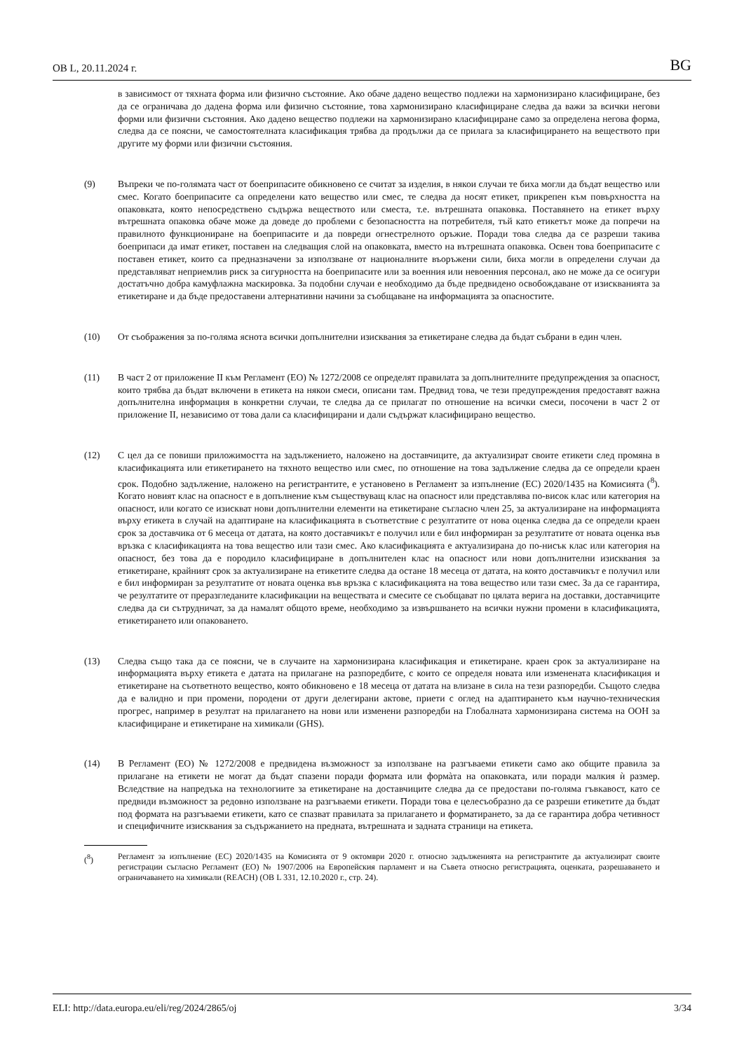OB L, 20.11.2024 г. BG
в зависимост от тяхната форма или физично състояние. Ако обаче дадено вещество подлежи на хармонизирано класифициране, без да се ограничава до дадена форма или физично състояние, това хармонизирано класифициране следва да важи за всички негови форми или физични състояния. Ако дадено вещество подлежи на хармонизирано класифициране само за определена негова форма, следва да се поясни, че самостоятелната класификация трябва да продължи да се прилага за класифицирането на веществото при другите му форми или физични състояния.
(9) Въпреки че по-голямата част от боеприпасите обикновено се считат за изделия, в някои случаи те биха могли да бъдат вещество или смес. Когато боеприпасите са определени като вещество или смес, те следва да носят етикет, прикрепен към повърхността на опаковката, която непосредствено съдържа веществото или сместа, т.е. вътрешната опаковка. Поставянето на етикет върху вътрешната опаковка обаче може да доведе до проблеми с безопасността на потребителя, тъй като етикетът може да попречи на правилното функциониране на боеприпасите и да повреди огнестрелното оръжие. Поради това следва да се разреши такива боеприпаси да имат етикет, поставен на следващия слой на опаковката, вместо на вътрешната опаковка. Освен това боеприпасите с поставен етикет, които са предназначени за използване от националните въоръжени сили, биха могли в определени случаи да представляват неприемлив риск за сигурността на боеприпасите или за военния или невоенния персонал, ако не може да се осигури достатъчно добра камуфлажна маскировка. За подобни случаи е необходимо да бъде предвидено освобождаване от изискванията за етикетиране и да бъде предоставени алтернативни начини за съобщаване на информацията за опасностите.
(10) От съображения за по-голяма яснота всички допълнителни изисквания за етикетиране следва да бъдат събрани в един член.
(11) В част 2 от приложение II към Регламент (ЕО) № 1272/2008 се определят правилата за допълнителните предупреждения за опасност, които трябва да бъдат включени в етикета на някои смеси, описани там. Предвид това, че тези предупреждения предоставят важна допълнителна информация в конкретни случаи, те следва да се прилагат по отношение на всички смеси, посочени в част 2 от приложение II, независимо от това дали са класифицирани и дали съдържат класифицирано вещество.
(12) С цел да се повиши приложимостта на задължението, наложено на доставчиците, да актуализират своите етикети след промяна в класификацията или етикетирането на тяхното вещество или смес, по отношение на това задължение следва да се определи краен срок. Подобно задължение, наложено на регистрантите, е установено в Регламент за изпълнение (ЕС) 2020/1435 на Комисията (<sup>8</sup>). Когато новият клас на опасност е в допълнение към съществуващ клас на опасност или представлява по-висок клас или категория на опасност, или когато се изискват нови допълнителни елементи на етикетиране съгласно член 25, за актуализиране на информацията върху етикета в случай на адаптиране на класификацията в съответствие с резултатите от нова оценка следва да се определи краен срок за доставчика от 6 месеца от датата, на която доставчикът е получил или е бил информиран за резултатите от новата оценка във връзка с класификацията на това вещество или тази смес. Ако класификацията е актуализирана до по-нисък клас или категория на опасност, без това да е породило класифициране в допълнителен клас на опасност или нови допълнителни изисквания за етикетиране, крайният срок за актуализиране на етикетите следва да остане 18 месеца от датата, на която доставчикът е получил или е бил информиран за резултатите от новата оценка във връзка с класификацията на това вещество или тази смес. За да се гарантира, че резултатите от преразгледаните класификации на веществата и смесите се съобщават по цялата верига на доставки, доставчиците следва да си сътрудничат, за да намалят общото време, необходимо за извършването на всички нужни промени в класификацията, етикетирането или опаковането.
(13) Следва също така да се поясни, че в случаите на хармонизирана класификация и етикетиране. краен срок за актуализиране на информацията върху етикета е датата на прилагане на разпоредбите, с които се определя новата или изменената класификация и етикетиране на съответното вещество, която обикновено е 18 месеца от датата на влизане в сила на тези разпоредби. Същото следва да е валидно и при промени, породени от други делегирани актове, приети с оглед на адаптирането към научно-техническия прогрес, например в резултат на прилагането на нови или изменени разпоредби на Глобалната хармонизирана система на ООН за класифициране и етикетиране на химикали (GHS).
(14) В Регламент (ЕО) № 1272/2008 е предвидена възможност за използване на разгъваеми етикети само ако общите правила за прилагане на етикети не могат да бъдат спазени поради формата или формàта на опаковката, или поради малкия ѝ размер. Вследствие на напредъка на технологиите за етикетиране на доставчиците следва да се предостави по-голяма гъвкавост, като се предвиди възможност за редовно използване на разгъваеми етикети. Поради това е целесъобразно да се разреши етикетите да бъдат под формата на разгъваеми етикети, като се спазват правилата за прилагането и форматирането, за да се гарантира добра четивност и специфичните изисквания за съдържанието на предната, вътрешната и задната страници на етикета.
(<sup>8</sup>) Регламент за изпълнение (ЕС) 2020/1435 на Комисията от 9 октомври 2020 г. относно задълженията на регистрантите да актуализират своите регистрации съгласно Регламент (ЕО) № 1907/2006 на Европейския парламент и на Съвета относно регистрацията, оценката, разрешаването и ограничаването на химикали (REACH) (OB L 331, 12.10.2020 г., стр. 24).
ELI: http://data.europa.eu/eli/reg/2024/2865/oj 3/34